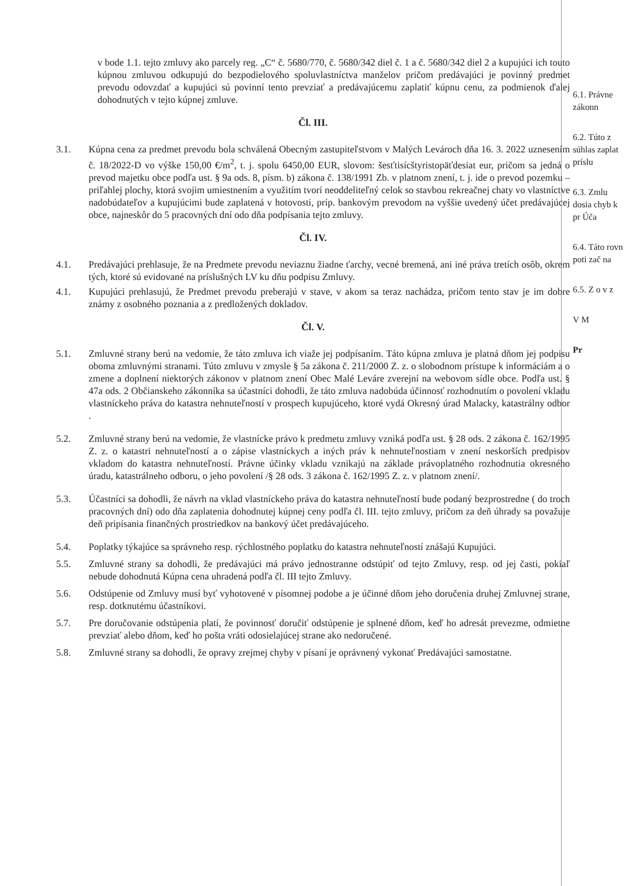v bode 1.1. tejto zmluvy ako parcely reg. „C“ č. 5680/770, č. 5680/342 diel č. 1 a č. 5680/342 diel 2 a kupujúci ich touto kúpnou zmluvou odkupujú do bezpodielového spoluvlastníctva manželov pričom predávajúci je povinný predmet prevodu odovzdať a kupujúci sú povinní tento prevziať a predávajúcemu zaplatiť kúpnu cenu, za podmienok ďalej dohodnutých v tejto kúpnej zmluve.
Čl. III.
3.1. Kúpna cena za predmet prevodu bola schválená Obecným zastupiteľstvom v Malých Levároch dňa 16. 3. 2022 uznesením č. 18/2022-D vo výške 150,00 €/m<sup>2</sup>, t. j. spolu 6450,00 EUR, slovom: šesťtisícštyristopäťdesiat eur, pričom sa jedná o prevod majetku obce podľa ust. § 9a ods. 8, písm. b) zákona č. 138/1991 Zb. v platnom znení, t. j. ide o prevod pozemku – priľahlej plochy, ktorá svojim umiestnením a využitím tvorí neoddeliteľný celok so stavbou rekreačnej chaty vo vlastníctve nadobúdateľov a kupujúcimi bude zaplatená v hotovosti, príp. bankovým prevodom na vyššie uvedený účet predávajúcej obce, najneskôr do 5 pracovných dní odo dňa podpísania tejto zmluvy.
Čl. IV.
4.1. Predávajúci prehlasuje, že na Predmete prevodu neviaznu žiadne ťarchy, vecné bremená, ani iné práva tretích osôb, okrem tých, ktoré sú evidované na príslušných LV ku dňu podpisu Zmluvy.
4.1. Kupujúci prehlasujú, že Predmet prevodu preberajú v stave, v akom sa teraz nachádza, pričom tento stav je im dobre známy z osobného poznania a z predložených dokladov.
Čl. V.
5.1. Zmluvné strany berú na vedomie, že táto zmluva ich viaže jej podpísaním. Táto kúpna zmluva je platná dňom jej podpisu oboma zmluvnými stranami. Túto zmluvu v zmysle § 5a zákona č. 211/2000 Z. z. o slobodnom prístupe k informáciám a o zmene a doplnení niektorých zákonov v platnom znení Obec Malé Leváre zverejní na webovom sídle obce. Podľa ust. § 47a ods. 2 Občianskeho zákonníka sa účastníci dohodli, že táto zmluva nadobúda účinnosť rozhodnutím o povolení vkladu vlastníckeho práva do katastra nehnuteľností v prospech kupujúceho, ktoré vydá Okresný úrad Malacky, katastrálny odbor .
5.2. Zmluvné strany berú na vedomie, že vlastnícke právo k predmetu zmluvy vzniká podľa ust. § 28 ods. 2 zákona č. 162/1995 Z. z. o katastri nehnuteľností a o zápise vlastníckych a iných práv k nehnuteľnostiam v znení neskorších predpisov vkladom do katastra nehnuteľností. Právne účinky vkladu vznikajú na základe právoplatného rozhodnutia okresného úradu, katastrálneho odboru, o jeho povolení /§ 28 ods. 3 zákona č. 162/1995 Z. z. v platnom znení/.
5.3. Účastníci sa dohodli, že návrh na vklad vlastníckeho práva do katastra nehnuteľností bude podaný bezprostredne ( do troch pracovných dní) odo dňa zaplatenia dohodnutej kúpnej ceny podľa čl. III. tejto zmluvy, pričom za deň úhrady sa považuje deň pripísania finančných prostriedkov na bankový účet predávajúceho.
5.4. Poplatky týkajúce sa správneho resp. rýchlostného poplatku do katastra nehnuteľností znášajú Kupujúci.
5.5. Zmluvné strany sa dohodli, že predávajúci má právo jednostranne odstúpiť od tejto Zmluvy, resp. od jej časti, pokiaľ nebude dohodnutá Kúpna cena uhradená podľa čl. III tejto Zmluvy.
5.6. Odstúpenie od Zmluvy musí byť vyhotovené v písomnej podobe a je účinné dňom jeho doručenia druhej Zmluvnej strane, resp. dotknutému účastníkovi.
5.7. Pre doručovanie odstúpenia platí, že povinnosť doručiť odstúpenie je splnené dňom, keď ho adresát prevezme, odmietne prevziať alebo dňom, keď ho pošta vráti odosielajúcej strane ako nedoručené.
5.8. Zmluvné strany sa dohodli, že opravy zrejmej chyby v písaní je oprávnený vykonať Predávajúci samostatne.
6.1. Právne zákonn
6.2. Túto z súhlas zaplat príslu
6.3. Zmlu dosia chyb k pr Úča
6.4. Táto rovn poti zač na
6.5. Z o v z
V M
Pr